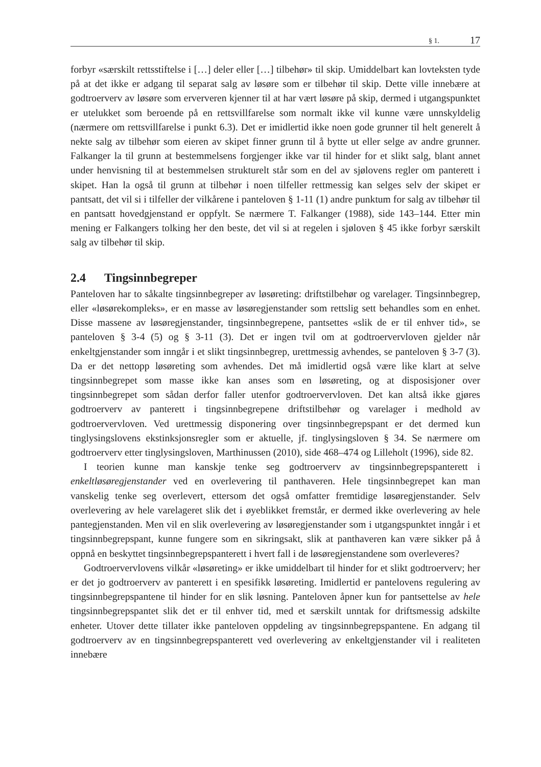§ 1. 17
forbyr «særskilt rettsstiftelse i […] deler eller […] tilbehør» til skip. Umiddelbart kan lovteksten tyde på at det ikke er adgang til separat salg av løsøre som er tilbehør til skip. Dette ville innebære at godtroerverv av løsøre som erververen kjenner til at har vært løsøre på skip, dermed i utgangspunktet er utelukket som beroende på en rettsvillfarelse som normalt ikke vil kunne være unnskyldelig (nærmere om rettsvillfarelse i punkt 6.3). Det er imidlertid ikke noen gode grunner til helt generelt å nekte salg av tilbehør som eieren av skipet finner grunn til å bytte ut eller selge av andre grunner. Falkanger la til grunn at bestemmelsens forgjenger ikke var til hinder for et slikt salg, blant annet under henvisning til at bestemmelsen strukturelt står som en del av sjølovens regler om panterett i skipet. Han la også til grunn at tilbehør i noen tilfeller rettmessig kan selges selv der skipet er pantsatt, det vil si i tilfeller der vilkårene i panteloven § 1-11 (1) andre punktum for salg av tilbehør til en pantsatt hovedgjenstand er oppfylt. Se nærmere T. Falkanger (1988), side 143–144. Etter min mening er Falkangers tolking her den beste, det vil si at regelen i sjøloven § 45 ikke forbyr særskilt salg av tilbehør til skip.
2.4 Tingsinnbegreper
Panteloven har to såkalte tingsinnbegreper av løsøreting: driftstilbehør og varelager. Tingsinnbegrep, eller «løsørekompleks», er en masse av løsøregjenstander som rettslig sett behandles som en enhet. Disse massene av løsøregjenstander, tingsinnbegrepene, pantsettes «slik de er til enhver tid», se panteloven § 3-4 (5) og § 3-11 (3). Det er ingen tvil om at godtroervervloven gjelder når enkeltgjenstander som inngår i et slikt tingsinnbegrep, urettmessig avhendes, se panteloven § 3-7 (3). Da er det nettopp løsøreting som avhendes. Det må imidlertid også være like klart at selve tingsinnbegrepet som masse ikke kan anses som en løsøreting, og at disposisjoner over tingsinnbegrepet som sådan derfor faller utenfor godtroervervloven. Det kan altså ikke gjøres godtroerverv av panterett i tingsinnbegrepene driftstilbehør og varelager i medhold av godtroervervloven. Ved urettmessig disponering over tingsinnbegrepspant er det dermed kun tinglysingslovens ekstinksjonsregler som er aktuelle, jf. tinglysingsloven § 34. Se nærmere om godtroerverv etter tinglysingsloven, Marthinussen (2010), side 468–474 og Lilleholt (1996), side 82.
I teorien kunne man kanskje tenke seg godtroerverv av tingsinnbegrepspanterett i enkeltløsøregjenstander ved en overlevering til panthaveren. Hele tingsinnbegrepet kan man vanskelig tenke seg overlevert, ettersom det også omfatter fremtidige løsøregjenstander. Selv overlevering av hele varelageret slik det i øyeblikket fremstår, er dermed ikke overlevering av hele pantegjenstanden. Men vil en slik overlevering av løsøregjenstander som i utgangspunktet inngår i et tingsinnbegrepspant, kunne fungere som en sikringsakt, slik at panthaveren kan være sikker på å oppnå en beskyttet tingsinnbegrepspanterett i hvert fall i de løsøregjenstandene som overleveres?
Godtroervervlovens vilkår «løsøreting» er ikke umiddelbart til hinder for et slikt godtroerverv; her er det jo godtroerverv av panterett i en spesifikk løsøreting. Imidlertid er pantelovens regulering av tingsinnbegrepspantene til hinder for en slik løsning. Panteloven åpner kun for pantsettelse av hele tingsinnbegrepspantet slik det er til enhver tid, med et særskilt unntak for driftsmessig adskilte enheter. Utover dette tillater ikke panteloven oppdeling av tingsinnbegrepspantene. En adgang til godtroerverv av en tingsinnbegrepspanterett ved overlevering av enkeltgjenstander vil i realiteten innebære